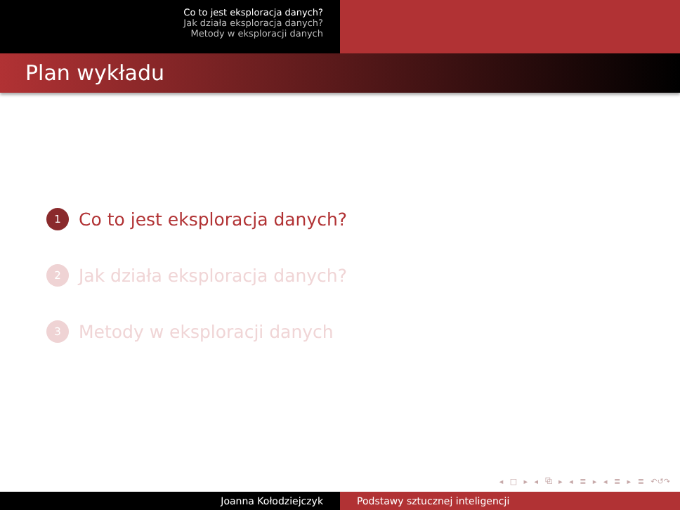Co to jest eksploracja danych?
Jak działa eksploracja danych?
Metody w eksploracji danych
Plan wykładu
1 Co to jest eksploracja danych?
2 Jak działa eksploracja danych?
3 Metody w eksploracji danych
◂ □ ▸ ◂ ⧉ ▸ ◂ ≣ ▸ ◂ ≣ ▸ ≣ ↶↺↷
Joanna Kołodziejczyk Podstawy sztucznej inteligencji